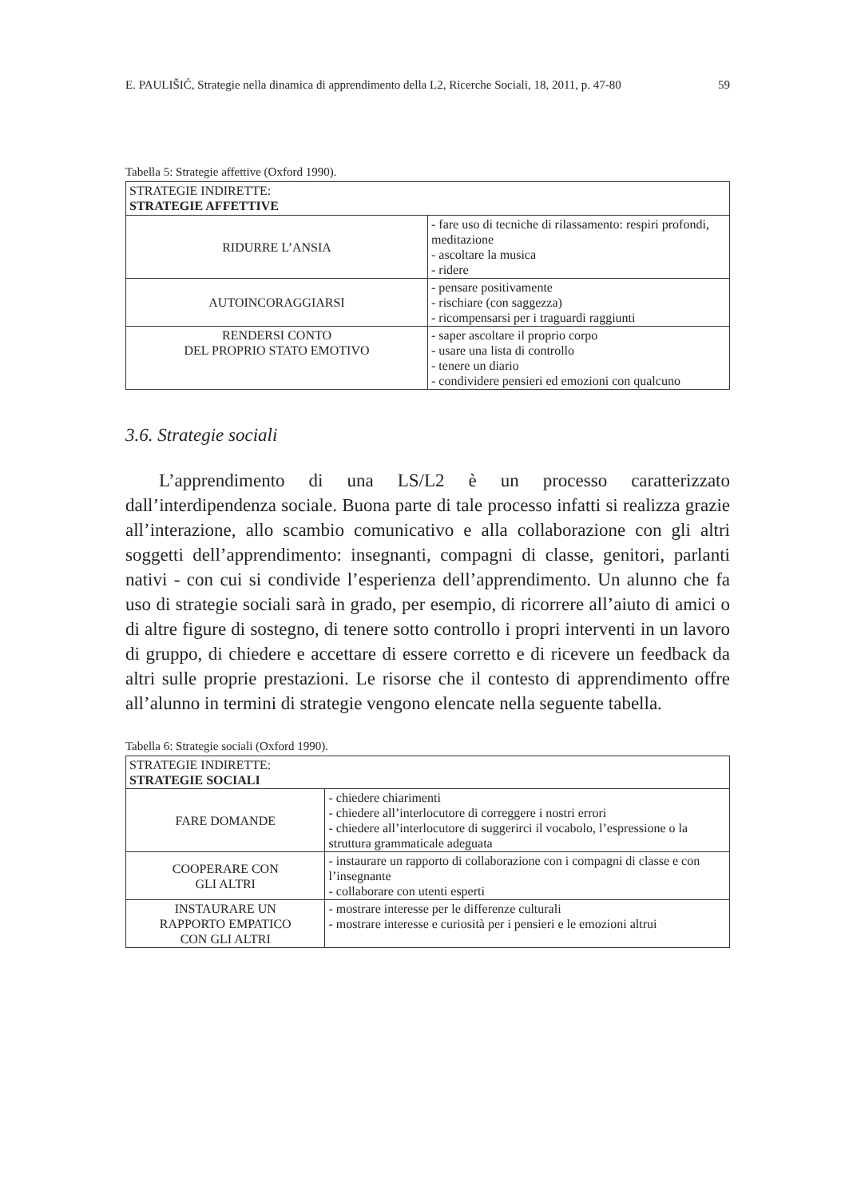E. PAULIŠIĆ, Strategie nella dinamica di apprendimento della L2, Ricerche Sociali, 18, 2011, p. 47-80 59
Tabella 5: Strategie affettive (Oxford 1990).
| STRATEGIE INDIRETTE: STRATEGIE AFFETTIVE | |
| RIDURRE L’ANSIA | - fare uso di tecniche di rilassamento: respiri profondi, meditazione - ascoltare la musica - ridere |
| AUTOINCORAGGIARSI | - pensare positivamente - rischiare (con saggezza) - ricompensarsi per i traguardi raggiunti |
| RENDERSI CONTO DEL PROPRIO STATO EMOTIVO | - saper ascoltare il proprio corpo - usare una lista di controllo - tenere un diario - condividere pensieri ed emozioni con qualcuno |
3.6. Strategie sociali
L’apprendimento di una LS/L2 è un processo caratterizzato dall’interdipendenza sociale. Buona parte di tale processo infatti si realizza grazie all’interazione, allo scambio comunicativo e alla collaborazione con gli altri soggetti dell’apprendimento: insegnanti, compagni di classe, genitori, parlanti nativi - con cui si condivide l’esperienza dell’apprendimento. Un alunno che fa uso di strategie sociali sarà in grado, per esempio, di ricorrere all’aiuto di amici o di altre figure di sostegno, di tenere sotto controllo i propri interventi in un lavoro di gruppo, di chiedere e accettare di essere corretto e di ricevere un feedback da altri sulle proprie prestazioni. Le risorse che il contesto di apprendimento offre all’alunno in termini di strategie vengono elencate nella seguente tabella.
Tabella 6: Strategie sociali (Oxford 1990).
| STRATEGIE INDIRETTE: STRATEGIE SOCIALI | |
| FARE DOMANDE | - chiedere chiarimenti - chiedere all’interlocutore di correggere i nostri errori - chiedere all’interlocutore di suggerirci il vocabolo, l’espressione o la struttura grammaticale adeguata |
| COOPERARE CON GLI ALTRI | - instaurare un rapporto di collaborazione con i compagni di classe e con l’insegnante - collaborare con utenti esperti |
| INSTAURARE UN RAPPORTO EMPATICO CON GLI ALTRI | - mostrare interesse per le differenze culturali - mostrare interesse e curiosità per i pensieri e le emozioni altrui |